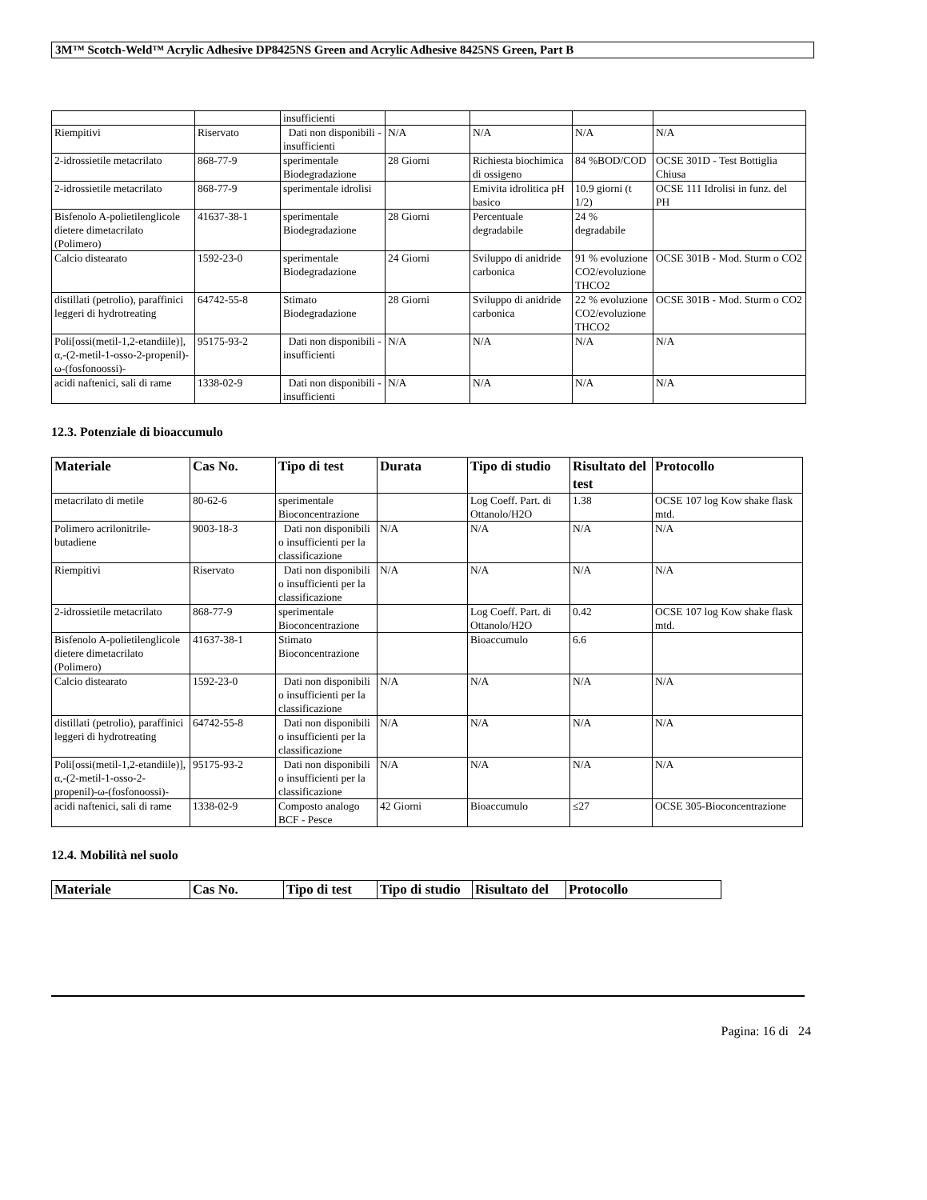3M™ Scotch-Weld™ Acrylic Adhesive DP8425NS Green and Acrylic Adhesive 8425NS Green, Part B
| | | insufficienti | | | | |
| Riempitivi | Riservato | Dati non disponibili - insufficienti | N/A | N/A | N/A | N/A |
| 2-idrossietile metacrilato | 868-77-9 | sperimentale Biodegradazione | 28 Giorni | Richiesta biochimica di ossigeno | 84 %BOD/COD | OCSE 301D - Test Bottiglia Chiusa |
| 2-idrossietile metacrilato | 868-77-9 | sperimentale idrolisi | | Emivita idrolitica pH basico | 10.9 giorni (t 1/2) | OCSE 111 Idrolisi in funz. del PH |
| Bisfenolo A-polietilenglicole dietere dimetacrilato (Polimero) | 41637-38-1 | sperimentale Biodegradazione | 28 Giorni | Percentuale degradabile | 24 % degradabile | |
| Calcio distearato | 1592-23-0 | sperimentale Biodegradazione | 24 Giorni | Sviluppo di anidride carbonica | 91 % evoluzione CO2/evoluzione THCO2 | OCSE 301B - Mod. Sturm o CO2 |
| distillati (petrolio), paraffinici leggeri di hydrotreating | 64742-55-8 | Stimato Biodegradazione | 28 Giorni | Sviluppo di anidride carbonica | 22 % evoluzione CO2/evoluzione THCO2 | OCSE 301B - Mod. Sturm o CO2 |
| Poli[ossi(metil-1,2-etandiile)], α,-(2-metil-1-osso-2-propenil)-ω-(fosfonoossi)- | 95175-93-2 | Dati non disponibili - insufficienti | N/A | N/A | N/A | N/A |
| acidi naftenici, sali di rame | 1338-02-9 | Dati non disponibili - insufficienti | N/A | N/A | N/A | N/A |
12.3. Potenziale di bioaccumulo
| Materiale | Cas No. | Tipo di test | Durata | Tipo di studio | Risultato del test | Protocollo |
| --- | --- | --- | --- | --- | --- | --- |
| metacrilato di metile | 80-62-6 | sperimentale Bioconcentrazione | | Log Coeff. Part. di Ottanolo/H2O | 1.38 | OCSE 107 log Kow shake flask mtd. |
| Polimero acrilonitrile-butadiene | 9003-18-3 | Dati non disponibili o insufficienti per la classificazione | N/A | N/A | N/A | N/A |
| Riempitivi | Riservato | Dati non disponibili o insufficienti per la classificazione | N/A | N/A | N/A | N/A |
| 2-idrossietile metacrilato | 868-77-9 | sperimentale Bioconcentrazione | | Log Coeff. Part. di Ottanolo/H2O | 0.42 | OCSE 107 log Kow shake flask mtd. |
| Bisfenolo A-polietilenglicole dietere dimetacrilato (Polimero) | 41637-38-1 | Stimato Bioconcentrazione | | Bioaccumulo | 6.6 | |
| Calcio distearato | 1592-23-0 | Dati non disponibili o insufficienti per la classificazione | N/A | N/A | N/A | N/A |
| distillati (petrolio), paraffinici leggeri di hydrotreating | 64742-55-8 | Dati non disponibili o insufficienti per la classificazione | N/A | N/A | N/A | N/A |
| Poli[ossi(metil-1,2-etandiile)], α,-(2-metil-1-osso-2-propenil)-ω-(fosfonoossi)- | 95175-93-2 | Dati non disponibili o insufficienti per la classificazione | N/A | N/A | N/A | N/A |
| acidi naftenici, sali di rame | 1338-02-9 | Composto analogo BCF - Pesce | 42 Giorni | Bioaccumulo | ≤27 | OCSE 305-Bioconcentrazione |
12.4. Mobilità nel suolo
| Materiale | Cas No. | Tipo di test | Tipo di studio | Risultato del | Protocollo |
| --- | --- | --- | --- | --- | --- |
Pagina: 16 di 24